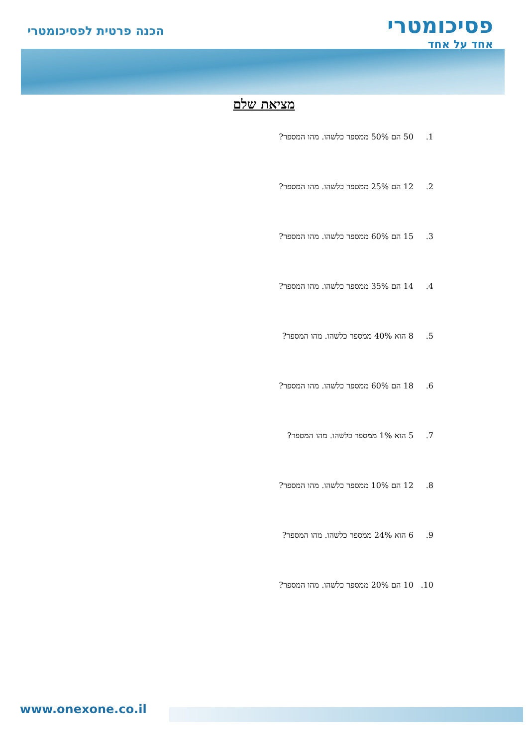פסיכומטרי
אחד על אחד
הכנה פרטית לפסיכומטרי
מציאת שלם
1. 50 הם 50% ממספר כלשהו. מהו המספר?
2. 12 הם 25% ממספר כלשהו. מהו המספר?
3. 15 הם 60% ממספר כלשהו. מהו המספר?
4. 14 הם 35% ממספר כלשהו. מהו המספר?
5. 8 הוא 40% ממספר כלשהו. מהו המספר?
6. 18 הם 60% ממספר כלשהו. מהו המספר?
7. 5 הוא 1% ממספר כלשהו. מהו המספר?
8. 12 הם 10% ממספר כלשהו. מהו המספר?
9. 6 הוא 24% ממספר כלשהו. מהו המספר?
10. 10 הם 20% ממספר כלשהו. מהו המספר?
www.onexone.co.il